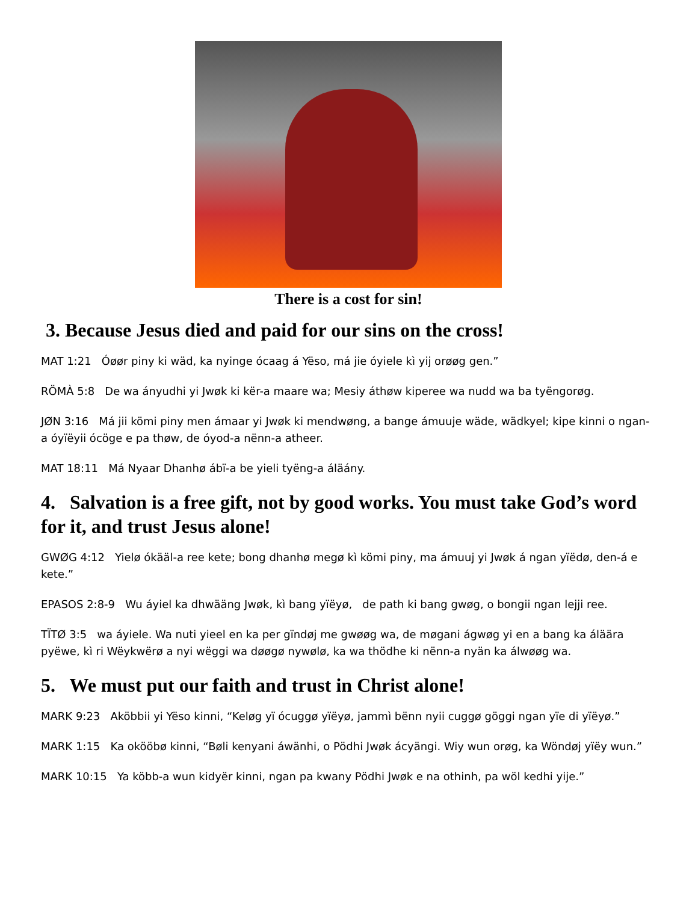There is a cost for sin!
3. Because Jesus died and paid for our sins on the cross!
MAT 1:21 Óøør piny ki wäd, ka nyinge ócaag á Yëso, má jie óyiele kì yij orøøg gen.”
RÖMÀ 5:8 De wa ányudhi yi Jwøk ki kër-a maare wa; Mesiy áthøw kiperee wa nudd wa ba tyëngorøg.
JØN 3:16 Má jii kömi piny men ámaar yi Jwøk ki mendwøng, a bange ámuuje wäde, wädkyel; kipe kinni o ngan-a óyïëyii ócöge e pa thøw, de óyod-a nënn-a atheer.
MAT 18:11 Má Nyaar Dhanhø ábï-a be yieli tyëng-a áläány.
4. Salvation is a free gift, not by good works. You must take God’s word for it, and trust Jesus alone!
GWØG 4:12 Yielø ókääl-a ree kete; bong dhanhø megø kì kömi piny, ma ámuuj yi Jwøk á ngan yïëdø, den-á e kete.”
EPASOS 2:8-9 Wu áyiel ka dhwääng Jwøk, kì bang yïëyø, de path ki bang gwøg, o bongii ngan lejji ree.
TÏTØ 3:5 wa áyiele. Wa nuti yieel en ka per gïndøj me gwøøg wa, de møgani ágwøg yi en a bang ka áläära pyëwe, kì ri Wëykwërø a nyi wëggi wa døøgø nywølø, ka wa thödhe ki nënn-a nyän ka álwøøg wa.
5. We must put our faith and trust in Christ alone!
MARK 9:23 Aköbbii yi Yëso kinni, “Keløg yï ócuggø yïëyø, jammì bënn nyii cuggø göggi ngan yïe di yïëyø.”
MARK 1:15 Ka okööbø kinni, “Bøli kenyani áwänhi, o Pödhi Jwøk ácyängi. Wiy wun orøg, ka Wöndøj yïëy wun.”
MARK 10:15 Ya köbb-a wun kidyër kinni, ngan pa kwany Pödhi Jwøk e na othinh, pa wöl kedhi yije.”